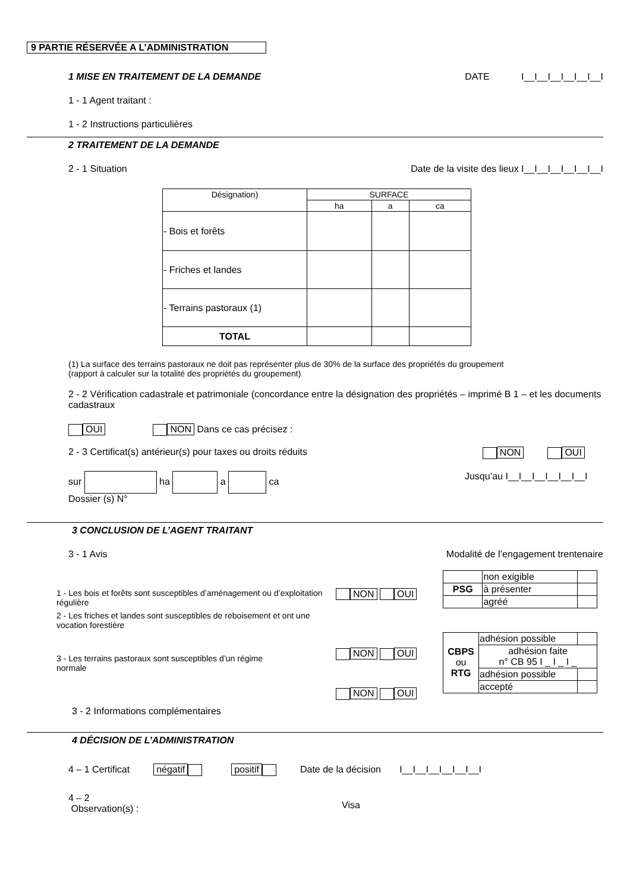9 PARTIE RÉSERVÉE A L’ADMINISTRATION
1 MISE EN TRAITEMENT DE LA DEMANDE DATE I__I__I__I__I__I__I
1 - 1 Agent traitant :
1 - 2 Instructions particulières
2 TRAITEMENT DE LA DEMANDE
2 - 1 Situation Date de la visite des lieux I__I__I__I__I__I__I
| Désignation) | SURFACE | | |
| | ha | a | ca |
| - Bois et forêts | | | |
| - Friches et landes | | | |
| - Terrains pastoraux (1) | | | |
| TOTAL | | | |
(1) La surface des terrains pastoraux ne doit pas représenter plus de 30% de la surface des propriétés du groupement
(rapport à calculer sur la totalité des propriétés du groupement)
2 - 2 Vérification cadastrale et patrimoniale (concordance entre la désignation des propriétés – imprimé B 1 – et les documents cadastraux
OUI NON Dans ce cas précisez :
2 - 3 Certificat(s) antérieur(s) pour taxes ou droits réduits NON OUI
sur ha a ca Jusqu’au I__I__I__I__I__I__I
Dossier (s) N°
3 CONCLUSION DE L’AGENT TRAITANT
3 - 1 Avis Modalité de l’engagement trentenaire
1 - Les bois et forêts sont susceptibles d’aménagement ou d’exploitation
régulière
2 - Les friches et landes sont susceptibles de reboisement et ont une
vocation forestière
3 - Les terrains pastoraux sont susceptibles d’un régime
normale
NON OUI
NON OUI
NON OUI
| | non exigible | |
| PSG | à présenter | |
| | agréé | |
| CBPS ou RTG | adhésion possible | |
| | adhésion faite n° CB 95 I _ I _ I _ | |
| | adhésion possible | |
| | accepté | |
3 - 2 Informations complémentaires
4 DÉCISION DE L’ADMINISTRATION
4 – 1 Certificat négatif positif Date de la décision I__I__I__I__I__I__I
4 – 2
Observation(s) :
Visa